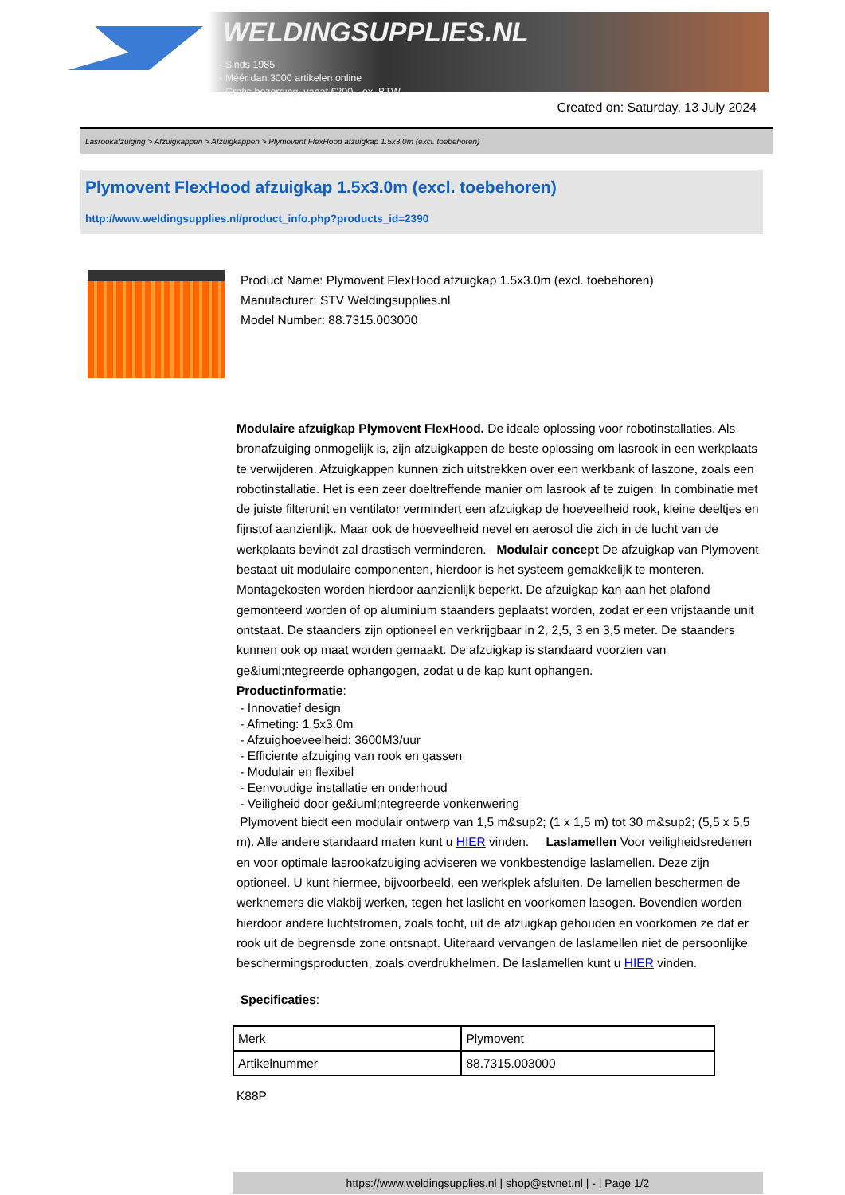WELDINGSUPPLIES.NL
- Sinds 1985
- Méér dan 3000 artikelen online
- Gratis bezorging, vanaf €200,--ex. BTW
Created on: Saturday, 13 July 2024
Lasrookafzuiging > Afzuigkappen > Afzuigkappen > Plymovent FlexHood afzuigkap 1.5x3.0m (excl. toebehoren)
Plymovent FlexHood afzuigkap 1.5x3.0m (excl. toebehoren)
http://www.weldingsupplies.nl/product_info.php?products_id=2390
Product Name: Plymovent FlexHood afzuigkap 1.5x3.0m (excl. toebehoren)
Manufacturer: STV Weldingsupplies.nl
Model Number: 88.7315.003000
Modulaire afzuigkap Plymovent FlexHood. De ideale oplossing voor robotinstallaties. Als bronafzuiging onmogelijk is, zijn afzuigkappen de beste oplossing om lasrook in een werkplaats te verwijderen. Afzuigkappen kunnen zich uitstrekken over een werkbank of laszone, zoals een robotinstallatie. Het is een zeer doeltreffende manier om lasrook af te zuigen. In combinatie met de juiste filterunit en ventilator vermindert een afzuigkap de hoeveelheid rook, kleine deeltjes en fijnstof aanzienlijk. Maar ook de hoeveelheid nevel en aerosol die zich in de lucht van de werkplaats bevindt zal drastisch verminderen. Modulair concept De afzuigkap van Plymovent bestaat uit modulaire componenten, hierdoor is het systeem gemakkelijk te monteren. Montagekosten worden hierdoor aanzienlijk beperkt. De afzuigkap kan aan het plafond gemonteerd worden of op aluminium staanders geplaatst worden, zodat er een vrijstaande unit ontstaat. De staanders zijn optioneel en verkrijgbaar in 2, 2,5, 3 en 3,5 meter. De staanders kunnen ook op maat worden gemaakt. De afzuigkap is standaard voorzien van ge&iuml;ntegreerde ophangogen, zodat u de kap kunt ophangen.
Productinformatie:
- Innovatief design
- Afmeting: 1.5x3.0m
- Afzuighoeveelheid: 3600M3/uur
- Efficiente afzuiging van rook en gassen
- Modulair en flexibel
- Eenvoudige installatie en onderhoud
- Veiligheid door ge&iuml;ntegreerde vonkenwering
Plymovent biedt een modulair ontwerp van 1,5 m&sup2; (1 x 1,5 m) tot 30 m&sup2; (5,5 x 5,5 m). Alle andere standaard maten kunt u HIER vinden. Laslamellen Voor veiligheidsredenen en voor optimale lasrookafzuiging adviseren we vonkbestendige laslamellen. Deze zijn optioneel. U kunt hiermee, bijvoorbeeld, een werkplek afsluiten. De lamellen beschermen de werknemers die vlakbij werken, tegen het laslicht en voorkomen lasogen. Bovendien worden hierdoor andere luchtstromen, zoals tocht, uit de afzuigkap gehouden en voorkomen ze dat er rook uit de begrensde zone ontsnapt. Uiteraard vervangen de laslamellen niet de persoonlijke beschermingsproducten, zoals overdrukhelmen. De laslamellen kunt u HIER vinden.
Specificaties:
| Merk | Plymovent |
| Artikelnummer | 88.7315.003000 |
K88P
https://www.weldingsupplies.nl | shop@stvnet.nl | - | Page 1/2